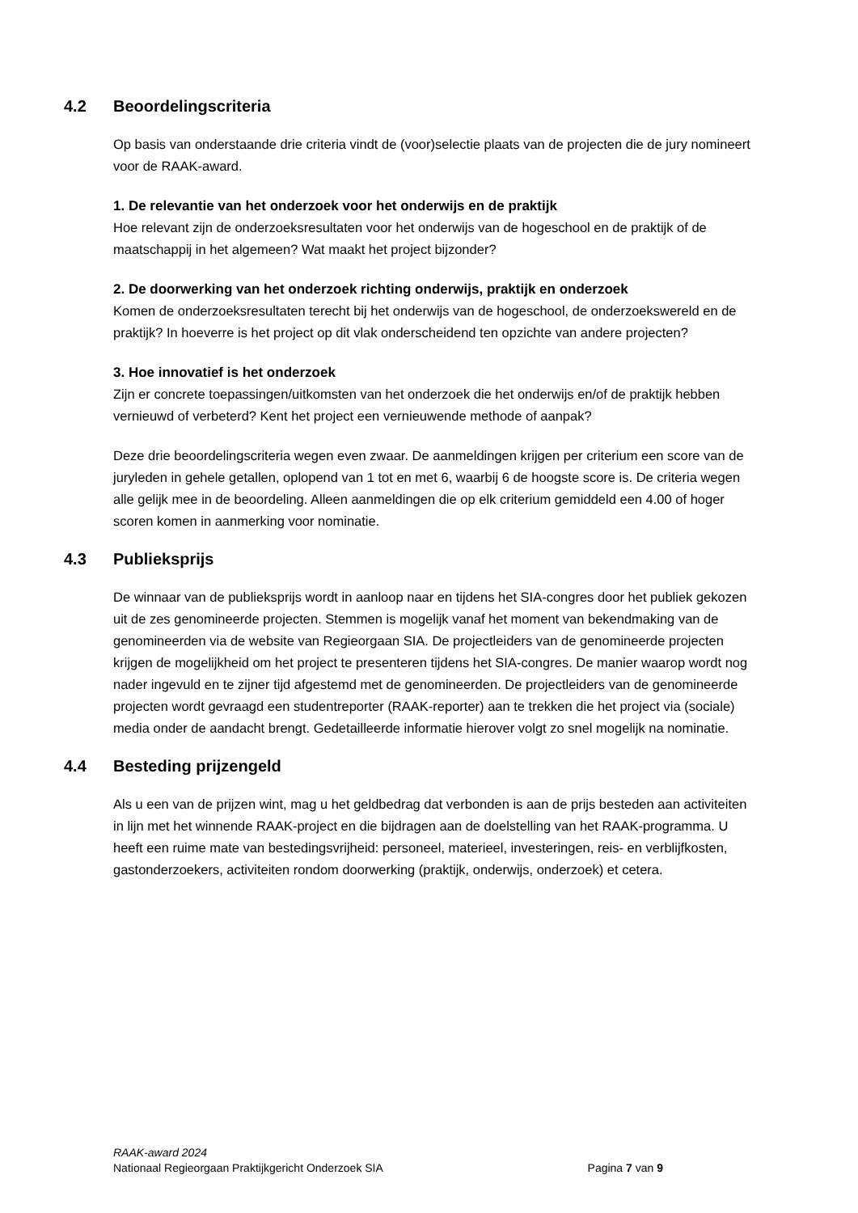4.2 Beoordelingscriteria
Op basis van onderstaande drie criteria vindt de (voor)selectie plaats van de projecten die de jury nomineert voor de RAAK-award.
1. De relevantie van het onderzoek voor het onderwijs en de praktijk
Hoe relevant zijn de onderzoeksresultaten voor het onderwijs van de hogeschool en de praktijk of de maatschappij in het algemeen? Wat maakt het project bijzonder?
2. De doorwerking van het onderzoek richting onderwijs, praktijk en onderzoek
Komen de onderzoeksresultaten terecht bij het onderwijs van de hogeschool, de onderzoekswereld en de praktijk? In hoeverre is het project op dit vlak onderscheidend ten opzichte van andere projecten?
3. Hoe innovatief is het onderzoek
Zijn er concrete toepassingen/uitkomsten van het onderzoek die het onderwijs en/of de praktijk hebben vernieuwd of verbeterd? Kent het project een vernieuwende methode of aanpak?
Deze drie beoordelingscriteria wegen even zwaar. De aanmeldingen krijgen per criterium een score van de juryleden in gehele getallen, oplopend van 1 tot en met 6, waarbij 6 de hoogste score is. De criteria wegen alle gelijk mee in de beoordeling. Alleen aanmeldingen die op elk criterium gemiddeld een 4.00 of hoger scoren komen in aanmerking voor nominatie.
4.3 Publieksprijs
De winnaar van de publieksprijs wordt in aanloop naar en tijdens het SIA-congres door het publiek gekozen uit de zes genomineerde projecten. Stemmen is mogelijk vanaf het moment van bekendmaking van de genomineerden via de website van Regieorgaan SIA. De projectleiders van de genomineerde projecten krijgen de mogelijkheid om het project te presenteren tijdens het SIA-congres. De manier waarop wordt nog nader ingevuld en te zijner tijd afgestemd met de genomineerden. De projectleiders van de genomineerde projecten wordt gevraagd een studentreporter (RAAK-reporter) aan te trekken die het project via (sociale) media onder de aandacht brengt. Gedetailleerde informatie hierover volgt zo snel mogelijk na nominatie.
4.4 Besteding prijzengeld
Als u een van de prijzen wint, mag u het geldbedrag dat verbonden is aan de prijs besteden aan activiteiten in lijn met het winnende RAAK-project en die bijdragen aan de doelstelling van het RAAK-programma. U heeft een ruime mate van bestedingsvrijheid: personeel, materieel, investeringen, reis- en verblijfkosten, gastonderzoekers, activiteiten rondom doorwerking (praktijk, onderwijs, onderzoek) et cetera.
RAAK-award 2024
Nationaal Regieorgaan Praktijkgericht Onderzoek SIA Pagina 7 van 9